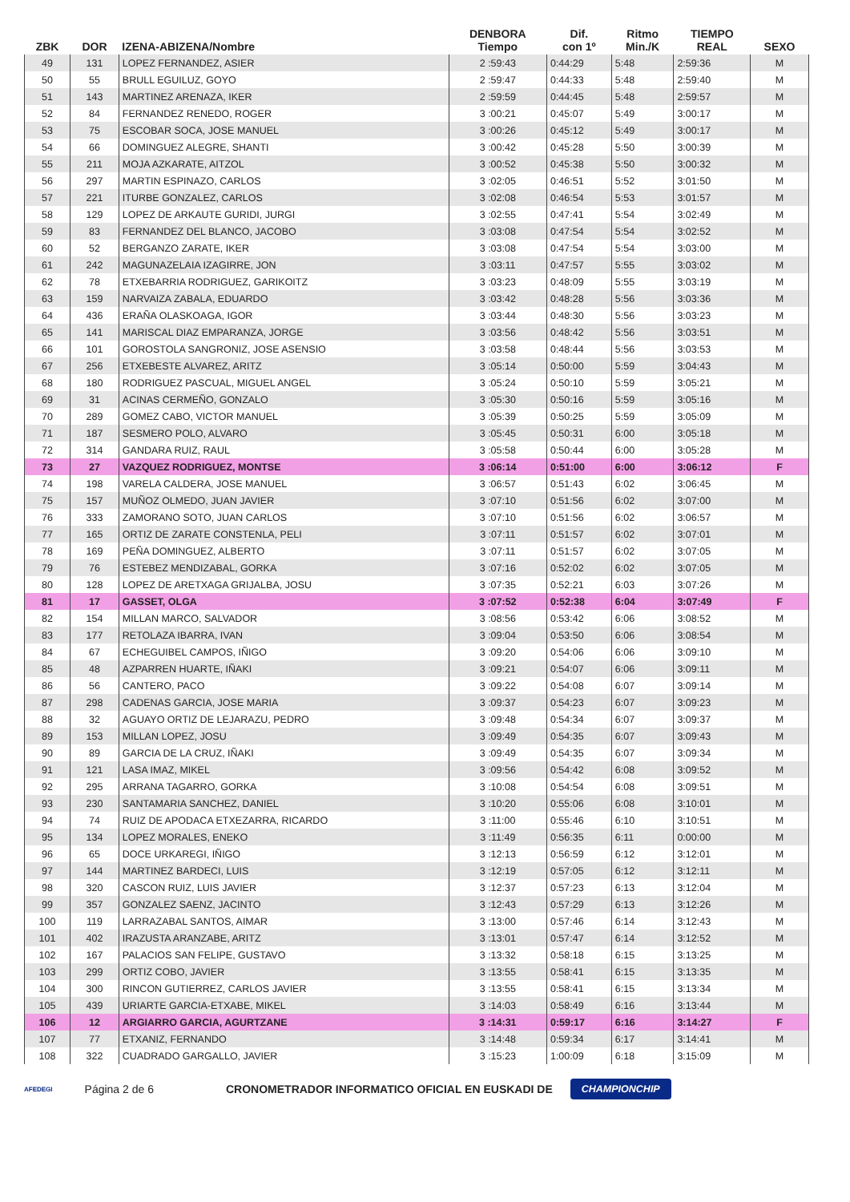| ZBK | DOR | IZENA-ABIZENA/Nombre | DENBORA Tiempo | Dif. con 1º | Ritmo Min./K | TIEMPO REAL | SEXO |
| --- | --- | --- | --- | --- | --- | --- | --- |
| 49 | 131 | LOPEZ FERNANDEZ, ASIER | 2 :59:43 | 0:44:29 | 5:48 | 2:59:36 | M |
| 50 | 55 | BRULL EGUILUZ, GOYO | 2 :59:47 | 0:44:33 | 5:48 | 2:59:40 | M |
| 51 | 143 | MARTINEZ ARENAZA, IKER | 2 :59:59 | 0:44:45 | 5:48 | 2:59:57 | M |
| 52 | 84 | FERNANDEZ RENEDO, ROGER | 3 :00:21 | 0:45:07 | 5:49 | 3:00:17 | M |
| 53 | 75 | ESCOBAR SOCA, JOSE MANUEL | 3 :00:26 | 0:45:12 | 5:49 | 3:00:17 | M |
| 54 | 66 | DOMINGUEZ ALEGRE, SHANTI | 3 :00:42 | 0:45:28 | 5:50 | 3:00:39 | M |
| 55 | 211 | MOJA AZKARATE, AITZOL | 3 :00:52 | 0:45:38 | 5:50 | 3:00:32 | M |
| 56 | 297 | MARTIN ESPINAZO, CARLOS | 3 :02:05 | 0:46:51 | 5:52 | 3:01:50 | M |
| 57 | 221 | ITURBE GONZALEZ, CARLOS | 3 :02:08 | 0:46:54 | 5:53 | 3:01:57 | M |
| 58 | 129 | LOPEZ DE ARKAUTE GURIDI, JURGI | 3 :02:55 | 0:47:41 | 5:54 | 3:02:49 | M |
| 59 | 83 | FERNANDEZ DEL BLANCO, JACOBO | 3 :03:08 | 0:47:54 | 5:54 | 3:02:52 | M |
| 60 | 52 | BERGANZO ZARATE, IKER | 3 :03:08 | 0:47:54 | 5:54 | 3:03:00 | M |
| 61 | 242 | MAGUNAZELAIA IZAGIRRE, JON | 3 :03:11 | 0:47:57 | 5:55 | 3:03:02 | M |
| 62 | 78 | ETXEBARRIA RODRIGUEZ, GARIKOITZ | 3 :03:23 | 0:48:09 | 5:55 | 3:03:19 | M |
| 63 | 159 | NARVAIZA ZABALA, EDUARDO | 3 :03:42 | 0:48:28 | 5:56 | 3:03:36 | M |
| 64 | 436 | ERAÑA OLASKOAGA, IGOR | 3 :03:44 | 0:48:30 | 5:56 | 3:03:23 | M |
| 65 | 141 | MARISCAL DIAZ EMPARANZA, JORGE | 3 :03:56 | 0:48:42 | 5:56 | 3:03:51 | M |
| 66 | 101 | GOROSTOLA SANGRONIZ, JOSE ASENSIO | 3 :03:58 | 0:48:44 | 5:56 | 3:03:53 | M |
| 67 | 256 | ETXEBESTE ALVAREZ, ARITZ | 3 :05:14 | 0:50:00 | 5:59 | 3:04:43 | M |
| 68 | 180 | RODRIGUEZ PASCUAL, MIGUEL ANGEL | 3 :05:24 | 0:50:10 | 5:59 | 3:05:21 | M |
| 69 | 31 | ACINAS CERMEÑO, GONZALO | 3 :05:30 | 0:50:16 | 5:59 | 3:05:16 | M |
| 70 | 289 | GOMEZ CABO, VICTOR MANUEL | 3 :05:39 | 0:50:25 | 5:59 | 3:05:09 | M |
| 71 | 187 | SESMERO POLO, ALVARO | 3 :05:45 | 0:50:31 | 6:00 | 3:05:18 | M |
| 72 | 314 | GANDARA RUIZ, RAUL | 3 :05:58 | 0:50:44 | 6:00 | 3:05:28 | M |
| 73 | 27 | VAZQUEZ RODRIGUEZ, MONTSE | 3 :06:14 | 0:51:00 | 6:00 | 3:06:12 | F |
| 74 | 198 | VARELA CALDERA, JOSE MANUEL | 3 :06:57 | 0:51:43 | 6:02 | 3:06:45 | M |
| 75 | 157 | MUÑOZ OLMEDO, JUAN JAVIER | 3 :07:10 | 0:51:56 | 6:02 | 3:07:00 | M |
| 76 | 333 | ZAMORANO SOTO, JUAN CARLOS | 3 :07:10 | 0:51:56 | 6:02 | 3:06:57 | M |
| 77 | 165 | ORTIZ DE ZARATE CONSTENLA, PELI | 3 :07:11 | 0:51:57 | 6:02 | 3:07:01 | M |
| 78 | 169 | PEÑA DOMINGUEZ, ALBERTO | 3 :07:11 | 0:51:57 | 6:02 | 3:07:05 | M |
| 79 | 76 | ESTEBEZ MENDIZABAL, GORKA | 3 :07:16 | 0:52:02 | 6:02 | 3:07:05 | M |
| 80 | 128 | LOPEZ DE ARETXAGA GRIJALBA, JOSU | 3 :07:35 | 0:52:21 | 6:03 | 3:07:26 | M |
| 81 | 17 | GASSET, OLGA | 3 :07:52 | 0:52:38 | 6:04 | 3:07:49 | F |
| 82 | 154 | MILLAN MARCO, SALVADOR | 3 :08:56 | 0:53:42 | 6:06 | 3:08:52 | M |
| 83 | 177 | RETOLAZA IBARRA, IVAN | 3 :09:04 | 0:53:50 | 6:06 | 3:08:54 | M |
| 84 | 67 | ECHEGUIBEL CAMPOS, IÑIGO | 3 :09:20 | 0:54:06 | 6:06 | 3:09:10 | M |
| 85 | 48 | AZPARREN HUARTE, IÑAKI | 3 :09:21 | 0:54:07 | 6:06 | 3:09:11 | M |
| 86 | 56 | CANTERO, PACO | 3 :09:22 | 0:54:08 | 6:07 | 3:09:14 | M |
| 87 | 298 | CADENAS GARCIA, JOSE MARIA | 3 :09:37 | 0:54:23 | 6:07 | 3:09:23 | M |
| 88 | 32 | AGUAYO ORTIZ DE LEJARAZU, PEDRO | 3 :09:48 | 0:54:34 | 6:07 | 3:09:37 | M |
| 89 | 153 | MILLAN LOPEZ, JOSU | 3 :09:49 | 0:54:35 | 6:07 | 3:09:43 | M |
| 90 | 89 | GARCIA DE LA CRUZ, IÑAKI | 3 :09:49 | 0:54:35 | 6:07 | 3:09:34 | M |
| 91 | 121 | LASA IMAZ, MIKEL | 3 :09:56 | 0:54:42 | 6:08 | 3:09:52 | M |
| 92 | 295 | ARRANA TAGARRO, GORKA | 3 :10:08 | 0:54:54 | 6:08 | 3:09:51 | M |
| 93 | 230 | SANTAMARIA SANCHEZ, DANIEL | 3 :10:20 | 0:55:06 | 6:08 | 3:10:01 | M |
| 94 | 74 | RUIZ DE APODACA ETXEZARRA, RICARDO | 3 :11:00 | 0:55:46 | 6:10 | 3:10:51 | M |
| 95 | 134 | LOPEZ MORALES, ENEKO | 3 :11:49 | 0:56:35 | 6:11 | 0:00:00 | M |
| 96 | 65 | DOCE URKAREGI, IÑIGO | 3 :12:13 | 0:56:59 | 6:12 | 3:12:01 | M |
| 97 | 144 | MARTINEZ BARDECI, LUIS | 3 :12:19 | 0:57:05 | 6:12 | 3:12:11 | M |
| 98 | 320 | CASCON RUIZ, LUIS JAVIER | 3 :12:37 | 0:57:23 | 6:13 | 3:12:04 | M |
| 99 | 357 | GONZALEZ SAENZ, JACINTO | 3 :12:43 | 0:57:29 | 6:13 | 3:12:26 | M |
| 100 | 119 | LARRAZABAL SANTOS, AIMAR | 3 :13:00 | 0:57:46 | 6:14 | 3:12:43 | M |
| 101 | 402 | IRAZUSTA ARANZABE, ARITZ | 3 :13:01 | 0:57:47 | 6:14 | 3:12:52 | M |
| 102 | 167 | PALACIOS SAN FELIPE, GUSTAVO | 3 :13:32 | 0:58:18 | 6:15 | 3:13:25 | M |
| 103 | 299 | ORTIZ COBO, JAVIER | 3 :13:55 | 0:58:41 | 6:15 | 3:13:35 | M |
| 104 | 300 | RINCON GUTIERREZ, CARLOS JAVIER | 3 :13:55 | 0:58:41 | 6:15 | 3:13:34 | M |
| 105 | 439 | URIARTE GARCIA-ETXABE, MIKEL | 3 :14:03 | 0:58:49 | 6:16 | 3:13:44 | M |
| 106 | 12 | ARGIARRO GARCIA, AGURTZANE | 3 :14:31 | 0:59:17 | 6:16 | 3:14:27 | F |
| 107 | 77 | ETXANIZ, FERNANDO | 3 :14:48 | 0:59:34 | 6:17 | 3:14:41 | M |
| 108 | 322 | CUADRADO GARGALLO, JAVIER | 3 :15:23 | 1:00:09 | 6:18 | 3:15:09 | M |
AFEDEGI Página 2 de 6 CRONOMETRADOR INFORMATICO OFICIAL EN EUSKADI DE CHAMPIONCHIP